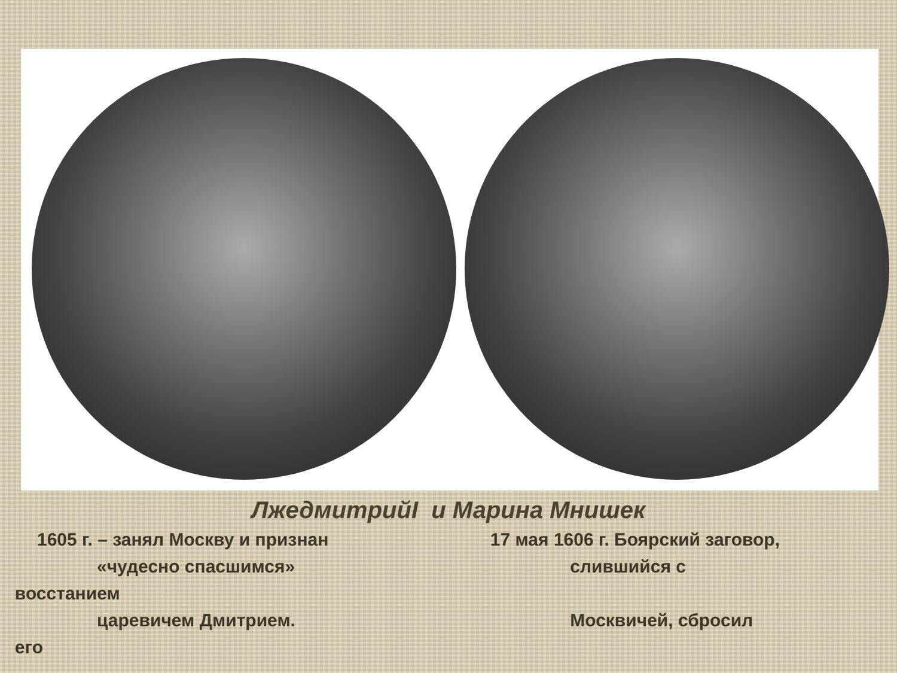ЛжедмитрийI и Марина Мнишек
1605 г. – занял Москву и признан
«чудесно спасшимся»
царевичем Дмитрием.
17 мая 1606 г. Боярский заговор,
слившийся с
восстанием
Москвичей, сбросил
его